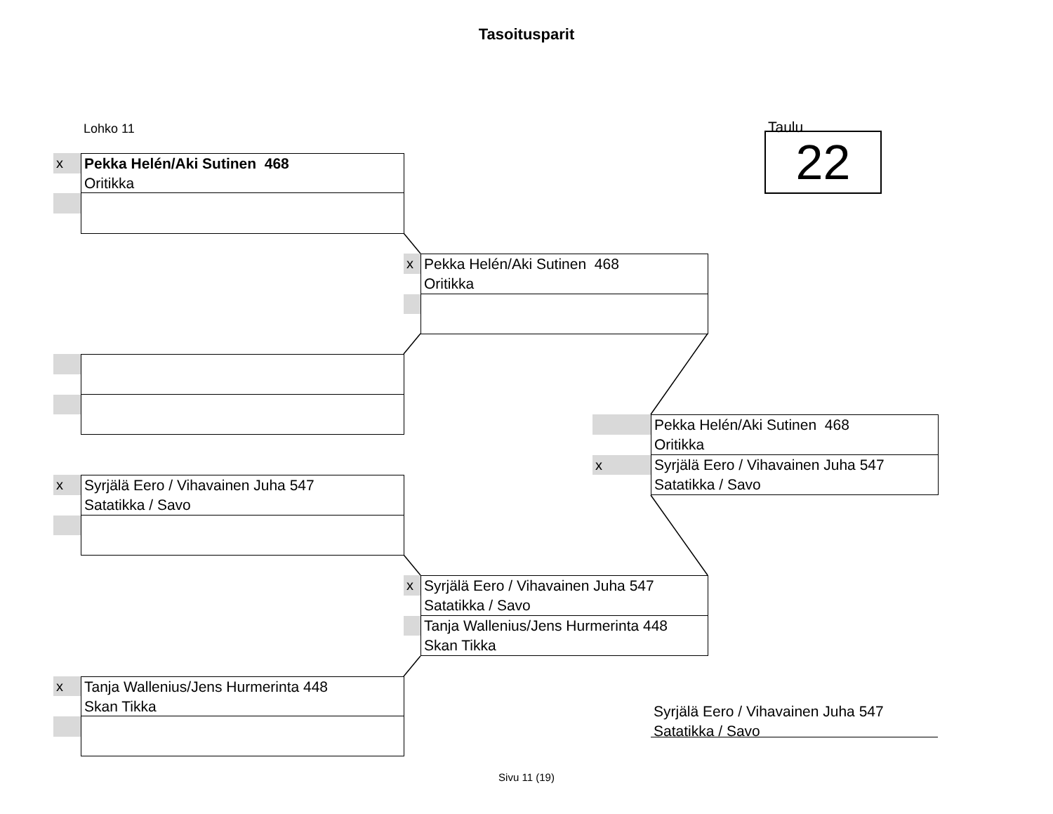Tasoitusparit
Lohko 11 Taulu
22
x
Pekka Helén/Aki Sutinen 468
Oritikka
x
Pekka Helén/Aki Sutinen 468
Oritikka
Pekka Helén/Aki Sutinen 468
Oritikka
x
Syrjälä Eero / Vihavainen Juha 547
Satatikka / Savo
x
Syrjälä Eero / Vihavainen Juha 547
Satatikka / Savo
x
Syrjälä Eero / Vihavainen Juha 547
Satatikka / Savo
Tanja Wallenius/Jens Hurmerinta 448
Skan Tikka
x
Tanja Wallenius/Jens Hurmerinta 448
Skan Tikka
Syrjälä Eero / Vihavainen Juha 547
Satatikka / Savo
Sivu 11 (19)